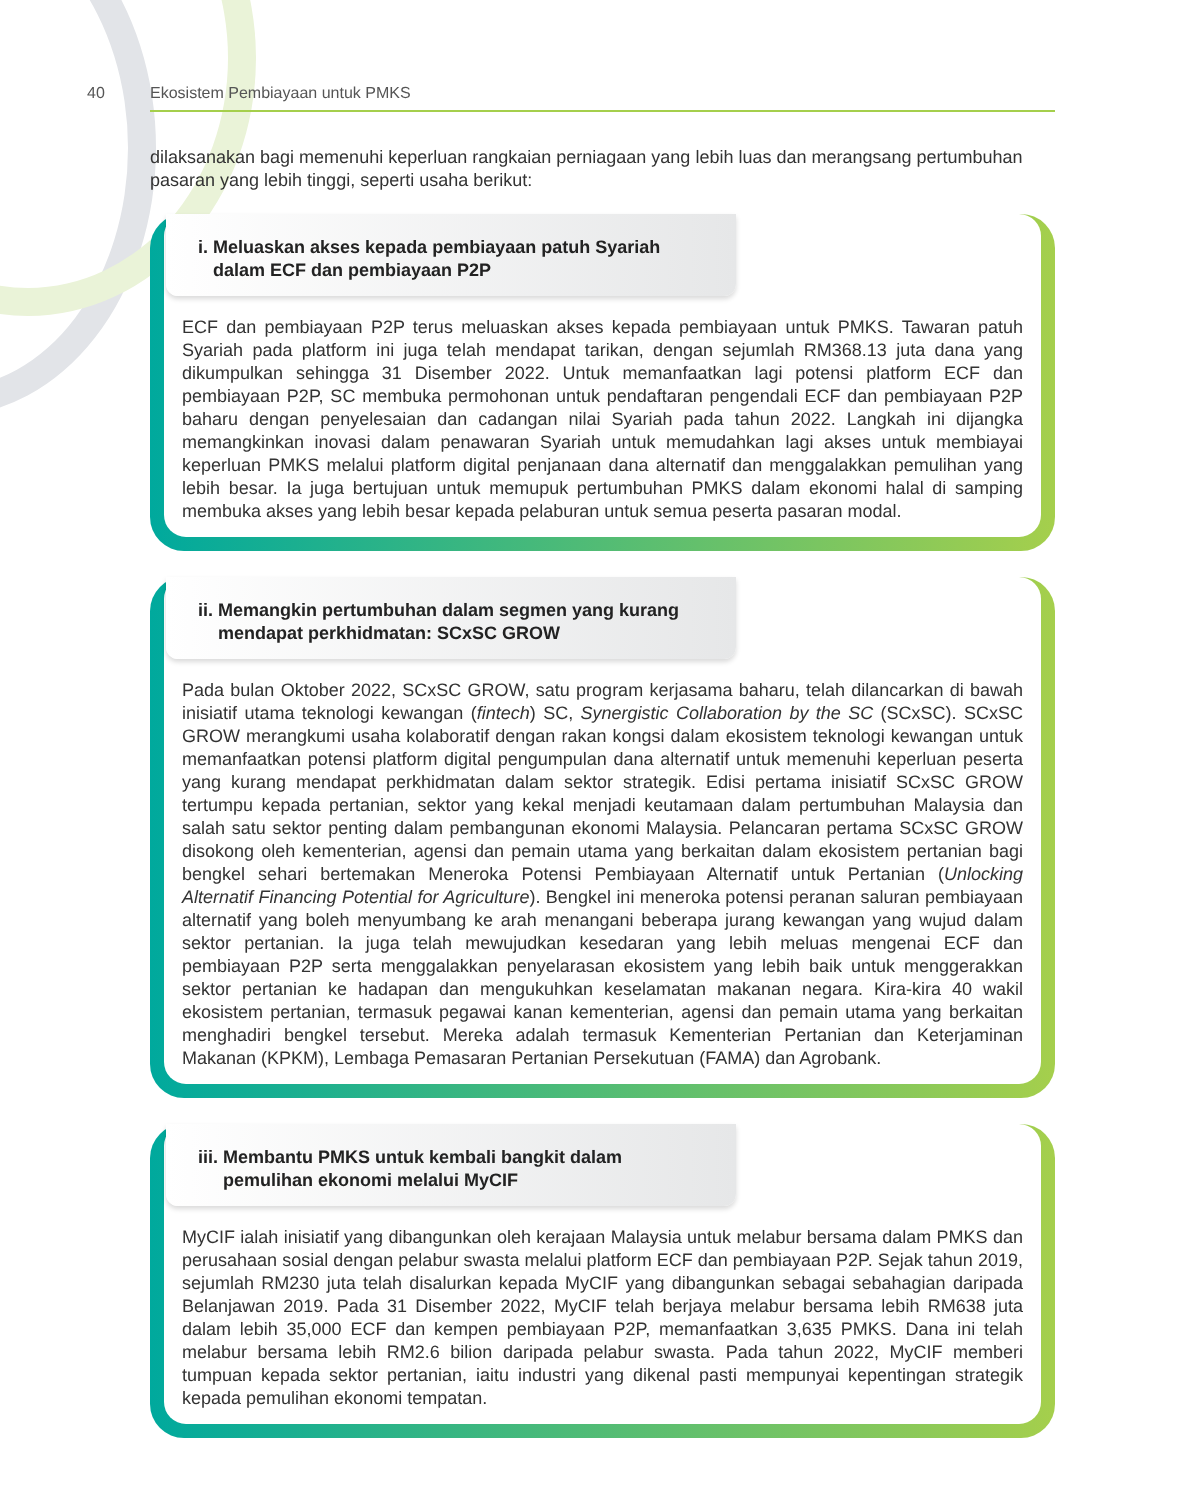40 Ekosistem Pembiayaan untuk PMKS
dilaksanakan bagi memenuhi keperluan rangkaian perniagaan yang lebih luas dan merangsang pertumbuhan pasaran yang lebih tinggi, seperti usaha berikut:
i. Meluaskan akses kepada pembiayaan patuh Syariah
dalam ECF dan pembiayaan P2P
ECF dan pembiayaan P2P terus meluaskan akses kepada pembiayaan untuk PMKS. Tawaran patuh Syariah pada platform ini juga telah mendapat tarikan, dengan sejumlah RM368.13 juta dana yang dikumpulkan sehingga 31 Disember 2022. Untuk memanfaatkan lagi potensi platform ECF dan pembiayaan P2P, SC membuka permohonan untuk pendaftaran pengendali ECF dan pembiayaan P2P baharu dengan penyelesaian dan cadangan nilai Syariah pada tahun 2022. Langkah ini dijangka memangkinkan inovasi dalam penawaran Syariah untuk memudahkan lagi akses untuk membiayai keperluan PMKS melalui platform digital penjanaan dana alternatif dan menggalakkan pemulihan yang lebih besar. Ia juga bertujuan untuk memupuk pertumbuhan PMKS dalam ekonomi halal di samping membuka akses yang lebih besar kepada pelaburan untuk semua peserta pasaran modal.
ii. Memangkin pertumbuhan dalam segmen yang kurang
mendapat perkhidmatan: SCxSC GROW
Pada bulan Oktober 2022, SCxSC GROW, satu program kerjasama baharu, telah dilancarkan di bawah inisiatif utama teknologi kewangan (fintech) SC, Synergistic Collaboration by the SC (SCxSC). SCxSC GROW merangkumi usaha kolaboratif dengan rakan kongsi dalam ekosistem teknologi kewangan untuk memanfaatkan potensi platform digital pengumpulan dana alternatif untuk memenuhi keperluan peserta yang kurang mendapat perkhidmatan dalam sektor strategik. Edisi pertama inisiatif SCxSC GROW tertumpu kepada pertanian, sektor yang kekal menjadi keutamaan dalam pertumbuhan Malaysia dan salah satu sektor penting dalam pembangunan ekonomi Malaysia. Pelancaran pertama SCxSC GROW disokong oleh kementerian, agensi dan pemain utama yang berkaitan dalam ekosistem pertanian bagi bengkel sehari bertemakan Meneroka Potensi Pembiayaan Alternatif untuk Pertanian (Unlocking Alternatif Financing Potential for Agriculture). Bengkel ini meneroka potensi peranan saluran pembiayaan alternatif yang boleh menyumbang ke arah menangani beberapa jurang kewangan yang wujud dalam sektor pertanian. Ia juga telah mewujudkan kesedaran yang lebih meluas mengenai ECF dan pembiayaan P2P serta menggalakkan penyelarasan ekosistem yang lebih baik untuk menggerakkan sektor pertanian ke hadapan dan mengukuhkan keselamatan makanan negara. Kira-kira 40 wakil ekosistem pertanian, termasuk pegawai kanan kementerian, agensi dan pemain utama yang berkaitan menghadiri bengkel tersebut. Mereka adalah termasuk Kementerian Pertanian dan Keterjaminan Makanan (KPKM), Lembaga Pemasaran Pertanian Persekutuan (FAMA) dan Agrobank.
iii. Membantu PMKS untuk kembali bangkit dalam
pemulihan ekonomi melalui MyCIF
MyCIF ialah inisiatif yang dibangunkan oleh kerajaan Malaysia untuk melabur bersama dalam PMKS dan perusahaan sosial dengan pelabur swasta melalui platform ECF dan pembiayaan P2P. Sejak tahun 2019, sejumlah RM230 juta telah disalurkan kepada MyCIF yang dibangunkan sebagai sebahagian daripada Belanjawan 2019. Pada 31 Disember 2022, MyCIF telah berjaya melabur bersama lebih RM638 juta dalam lebih 35,000 ECF dan kempen pembiayaan P2P, memanfaatkan 3,635 PMKS. Dana ini telah melabur bersama lebih RM2.6 bilion daripada pelabur swasta. Pada tahun 2022, MyCIF memberi tumpuan kepada sektor pertanian, iaitu industri yang dikenal pasti mempunyai kepentingan strategik kepada pemulihan ekonomi tempatan.